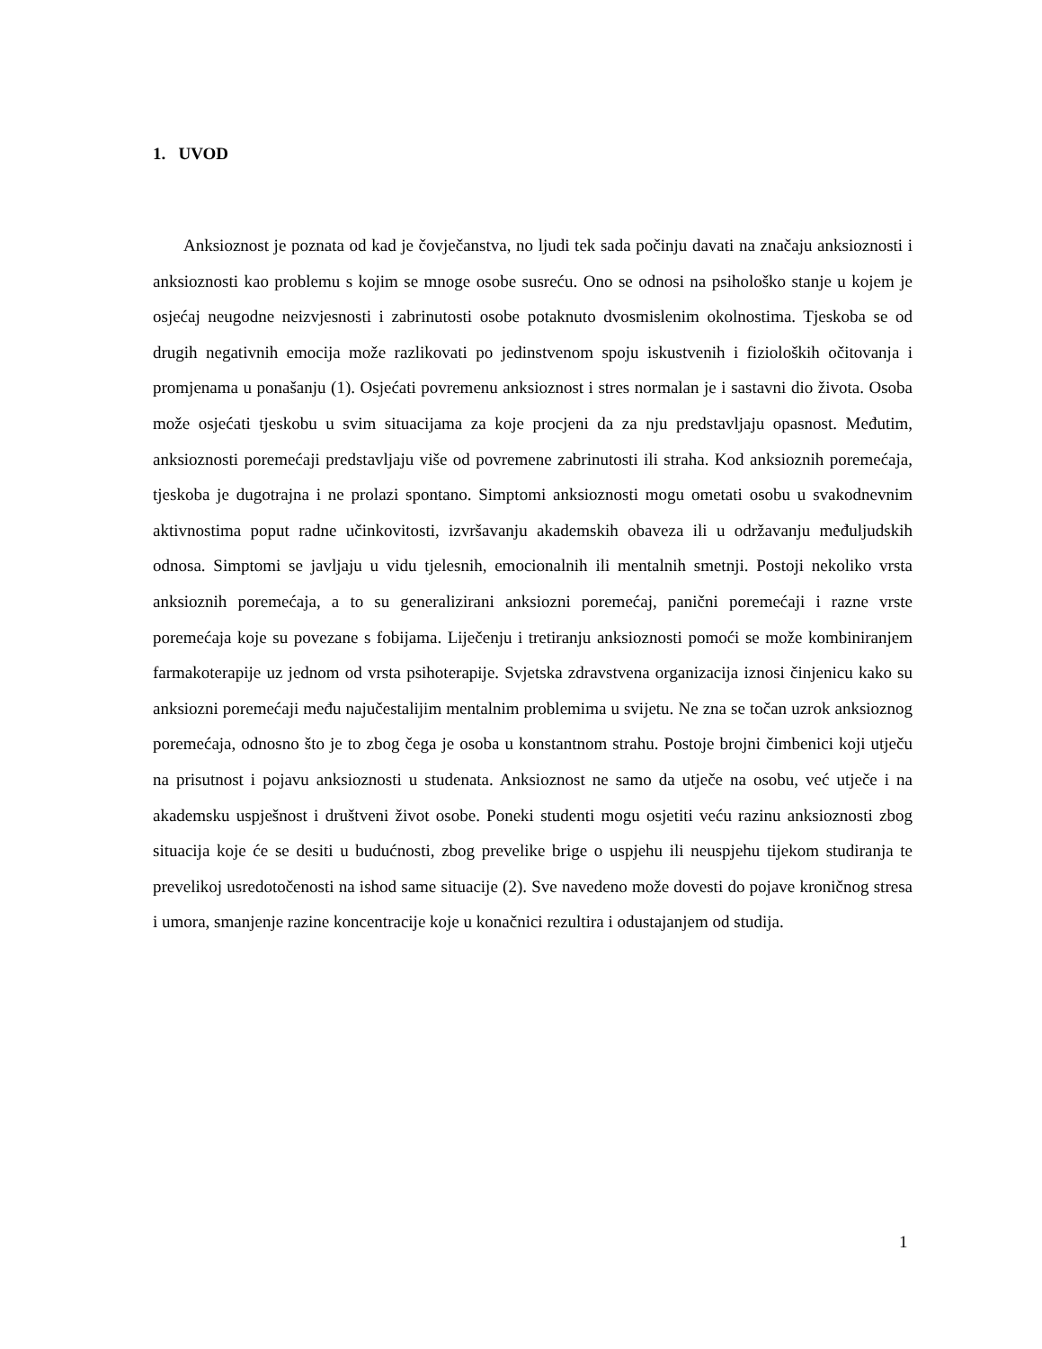1. UVOD
Anksioznost je poznata od kad je čovječanstva, no ljudi tek sada počinju davati na značaju anksioznosti i anksioznosti kao problemu s kojim se mnoge osobe susreću. Ono se odnosi na psihološko stanje u kojem je osjećaj neugodne neizvjesnosti i zabrinutosti osobe potaknuto dvosmislenim okolnostima. Tjeskoba se od drugih negativnih emocija može razlikovati po jedinstvenom spoju iskustvenih i fizioloških očitovanja i promjenama u ponašanju (1). Osjećati povremenu anksioznost i stres normalan je i sastavni dio života. Osoba može osjećati tjeskobu u svim situacijama za koje procjeni da za nju predstavljaju opasnost. Međutim, anksioznosti poremećaji predstavljaju više od povremene zabrinutosti ili straha. Kod anksioznih poremećaja, tjeskoba je dugotrajna i ne prolazi spontano. Simptomi anksioznosti mogu ometati osobu u svakodnevnim aktivnostima poput radne učinkovitosti, izvršavanju akademskih obaveza ili u održavanju međuljudskih odnosa. Simptomi se javljaju u vidu tjelesnih, emocionalnih ili mentalnih smetnji. Postoji nekoliko vrsta anksioznih poremećaja, a to su generalizirani anksiozni poremećaj, panični poremećaji i razne vrste poremećaja koje su povezane s fobijama. Liječenju i tretiranju anksioznosti pomoći se može kombiniranjem farmakoterapije uz jednom od vrsta psihoterapije. Svjetska zdravstvena organizacija iznosi činjenicu kako su anksiozni poremećaji među najučestalijim mentalnim problemima u svijetu. Ne zna se točan uzrok anksioznog poremećaja, odnosno što je to zbog čega je osoba u konstantnom strahu. Postoje brojni čimbenici koji utječu na prisutnost i pojavu anksioznosti u studenata. Anksioznost ne samo da utječe na osobu, već utječe i na akademsku uspješnost i društveni život osobe. Poneki studenti mogu osjetiti veću razinu anksioznosti zbog situacija koje će se desiti u budućnosti, zbog prevelike brige o uspjehu ili neuspjehu tijekom studiranja te prevelikoj usredotočenosti na ishod same situacije (2). Sve navedeno može dovesti do pojave kroničnog stresa i umora, smanjenje razine koncentracije koje u konačnici rezultira i odustajanjem od studija.
1